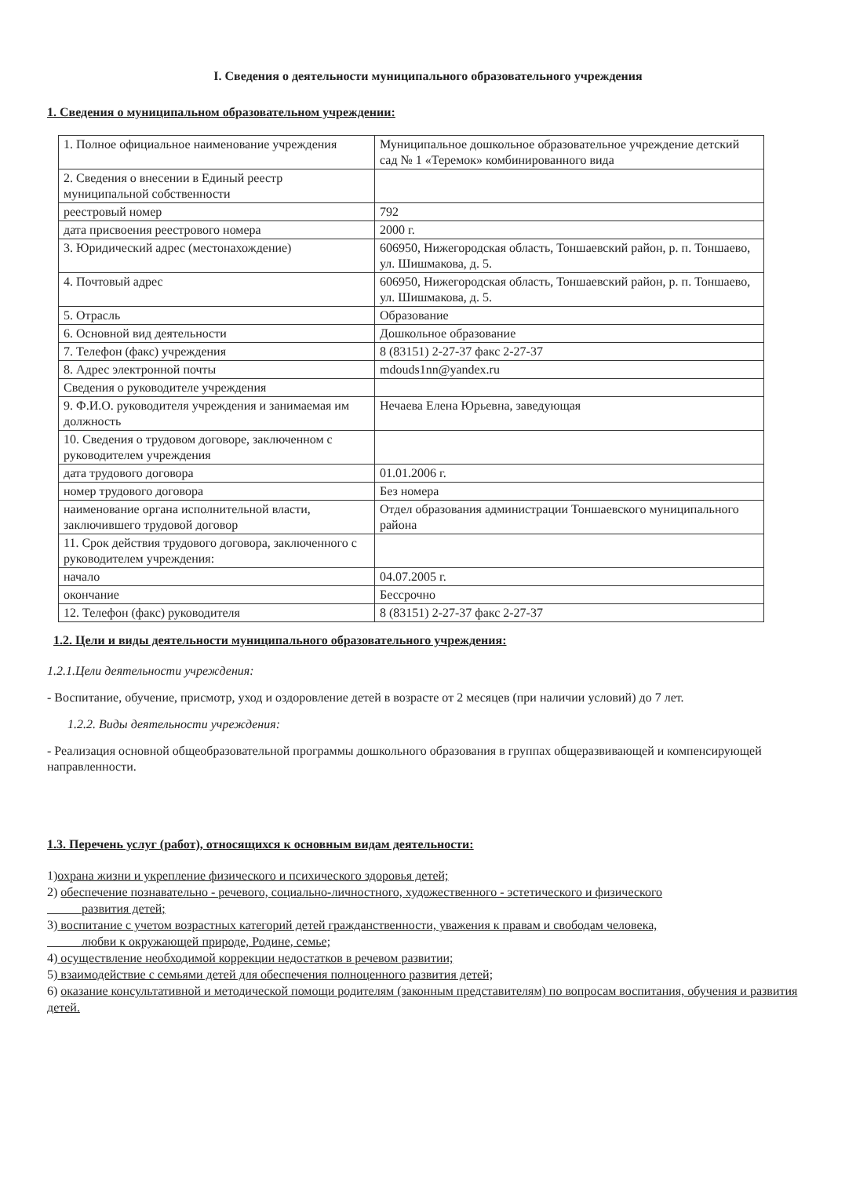I. Сведения о деятельности муниципального образовательного учреждения
1. Сведения о муниципальном образовательном учреждении:
| 1. Полное официальное наименование учреждения | Муниципальное дошкольное образовательное учреждение детский сад № 1 «Теремок» комбинированного вида |
| 2. Сведения о внесении в Единый реестр муниципальной собственности | |
| реестровый номер | 792 |
| дата присвоения реестрового номера | 2000 г. |
| 3. Юридический адрес (местонахождение) | 606950, Нижегородская область, Тоншаевский район, р. п. Тоншаево, ул. Шишмакова, д. 5. |
| 4. Почтовый адрес | 606950, Нижегородская область, Тоншаевский район, р. п. Тоншаево, ул. Шишмакова, д. 5. |
| 5. Отрасль | Образование |
| 6. Основной вид деятельности | Дошкольное образование |
| 7. Телефон (факс) учреждения | 8 (83151) 2-27-37 факс 2-27-37 |
| 8. Адрес электронной почты | mdouds1nn@yandex.ru |
| Сведения о руководителе учреждения | |
| 9. Ф.И.О. руководителя учреждения и занимаемая им должность | Нечаева Елена Юрьевна, заведующая |
| 10. Сведения о трудовом договоре, заключенном с руководителем учреждения | |
| дата трудового договора | 01.01.2006 г. |
| номер трудового договора | Без номера |
| наименование органа исполнительной власти, заключившего трудовой договор | Отдел образования администрации Тоншаевского муниципального района |
| 11. Срок действия трудового договора, заключенного с руководителем учреждения: | |
| начало | 04.07.2005 г. |
| окончание | Бессрочно |
| 12. Телефон (факс) руководителя | 8 (83151) 2-27-37 факс 2-27-37 |
1.2. Цели и виды деятельности муниципального образовательного учреждения:
1.2.1.Цели деятельности учреждения:
- Воспитание, обучение, присмотр, уход и оздоровление детей в возрасте от 2 месяцев (при наличии условий) до 7 лет.
1.2.2. Виды деятельности учреждения:
- Реализация основной общеобразовательной программы дошкольного образования в группах общеразвивающей и компенсирующей направленности.
1.3. Перечень услуг (работ), относящихся к основным видам деятельности:
1)охрана жизни и укрепление физического и психического здоровья детей;
2) обеспечение познавательно - речевого, социально-личностного, художественного - эстетического и физического
развития детей;
3) воспитание с учетом возрастных категорий детей гражданственности, уважения к правам и свободам человека,
любви к окружающей природе, Родине, семье;
4) осуществление необходимой коррекции недостатков в речевом развитии;
5) взаимодействие с семьями детей для обеспечения полноценного развития детей;
6) оказание консультативной и методической помощи родителям (законным представителям) по вопросам воспитания, обучения и развития детей.